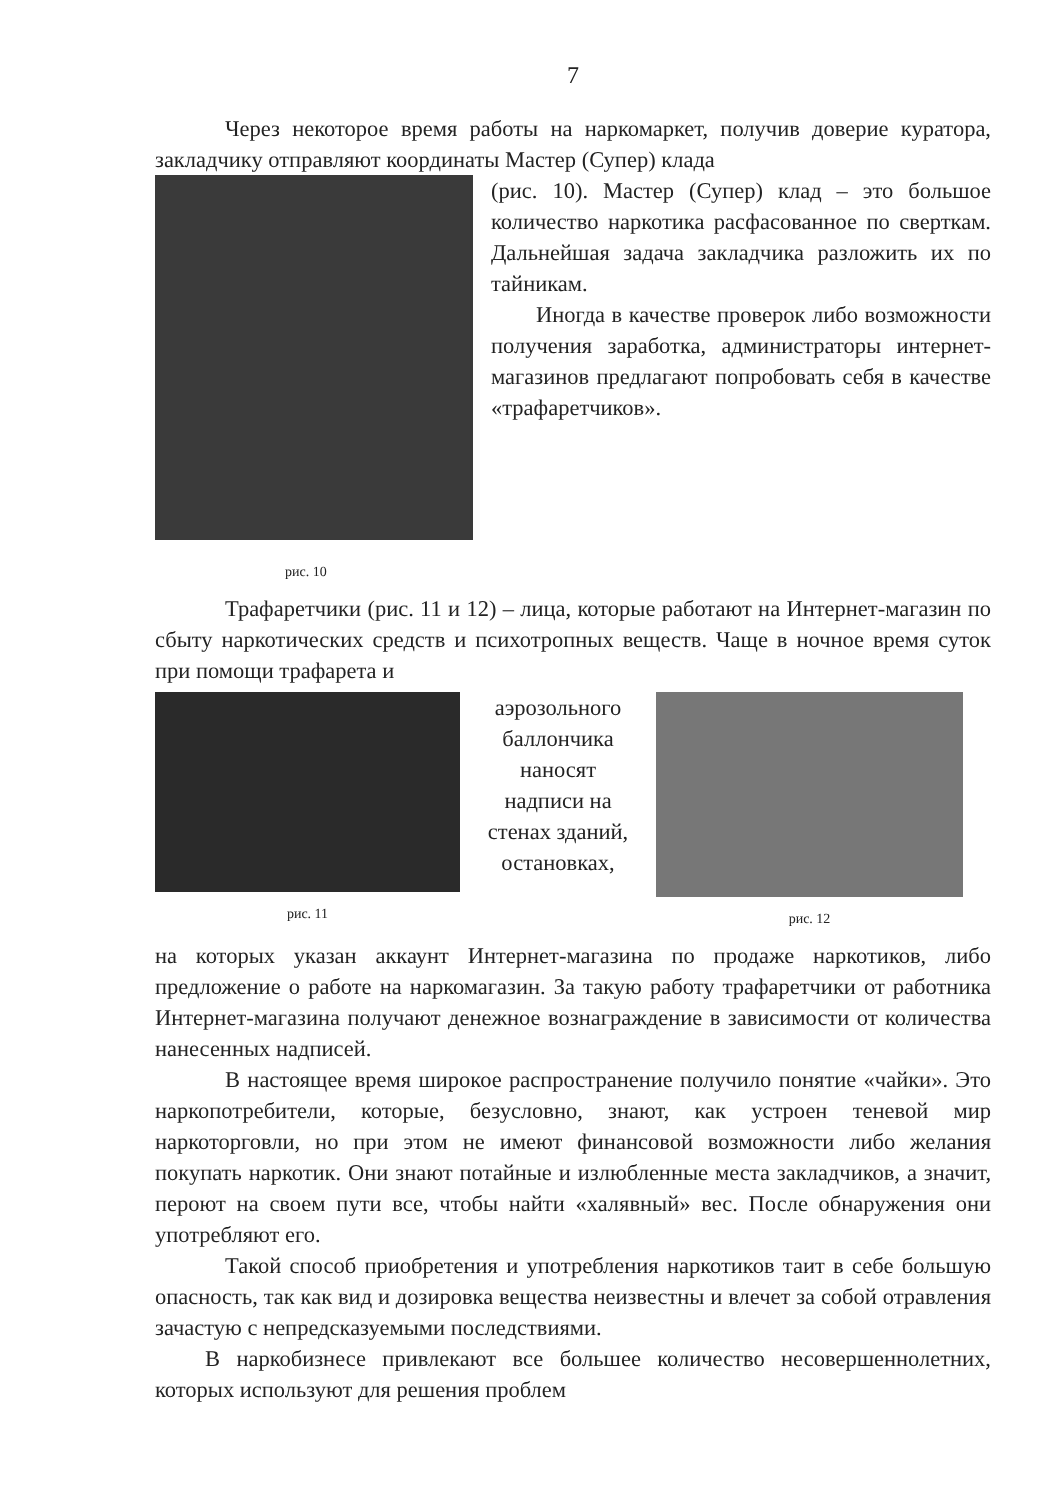7
Через некоторое время работы на наркомаркет, получив доверие куратора, закладчику отправляют координаты Мастер (Супер) клада
рис. 10
(рис. 10). Мастер (Супер) клад – это большое количество наркотика расфасованное по сверткам. Дальнейшая задача закладчика разложить их по тайникам.
Иногда в качестве проверок либо возможности получения заработка, администраторы интернет-магазинов предлагают попробовать себя в качестве «трафаретчиков».
Трафаретчики (рис. 11 и 12) – лица, которые работают на Интернет-магазин по сбыту наркотических средств и психотропных веществ. Чаще в ночное время суток при помощи трафарета и
рис. 11
аэрозольного баллончика наносят надписи на стенах зданий, остановках,
рис. 12
на которых указан аккаунт Интернет-магазина по продаже наркотиков, либо предложение о работе на наркомагазин. За такую работу трафаретчики от работника Интернет-магазина получают денежное вознаграждение в зависимости от количества нанесенных надписей.
В настоящее время широкое распространение получило понятие «чайки». Это наркопотребители, которые, безусловно, знают, как устроен теневой мир наркоторговли, но при этом не имеют финансовой возможности либо желания покупать наркотик. Они знают потайные и излюбленные места закладчиков, а значит, пероют на своем пути все, чтобы найти «халявный» вес. После обнаружения они употребляют его.
Такой способ приобретения и употребления наркотиков таит в себе большую опасность, так как вид и дозировка вещества неизвестны и влечет за собой отравления зачастую с непредсказуемыми последствиями.
В наркобизнесе привлекают все большее количество несовершеннолетних, которых используют для решения проблем